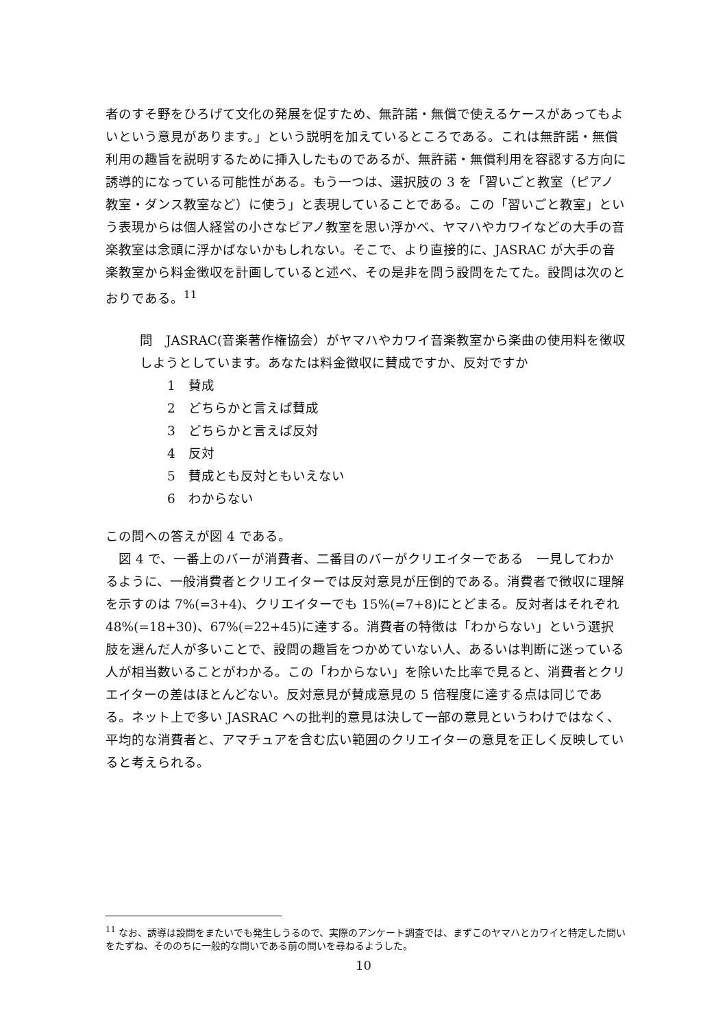者のすそ野をひろげて文化の発展を促すため、無許諾・無償で使えるケースがあってもよいという意見があります。」という説明を加えているところである。これは無許諾・無償利用の趣旨を説明するために挿入したものであるが、無許諾・無償利用を容認する方向に誘導的になっている可能性がある。もう一つは、選択肢の 3 を「習いごと教室（ピアノ教室・ダンス教室など）に使う」と表現していることである。この「習いごと教室」という表現からは個人経営の小さなピアノ教室を思い浮かべ、ヤマハやカワイなどの大手の音楽教室は念頭に浮かばないかもしれない。そこで、より直接的に、JASRAC が大手の音楽教室から料金徴収を計画していると述べ、その是非を問う設問をたてた。設問は次のとおりである。<sup>11</sup>
問　JASRAC(音楽著作権協会）がヤマハやカワイ音楽教室から楽曲の使用料を徴収しようとしています。あなたは料金徴収に賛成ですか、反対ですか
1　賛成
2　どちらかと言えば賛成
3　どちらかと言えば反対
4　反対
5　賛成とも反対ともいえない
6　わからない
この問への答えが図 4 である。
　図 4 で、一番上のバーが消費者、二番目のバーがクリエイターである　一見してわかるように、一般消費者とクリエイターでは反対意見が圧倒的である。消費者で徴収に理解を示すのは 7%(=3+4)、クリエイターでも 15%(=7+8)にとどまる。反対者はそれぞれ 48%(=18+30)、67%(=22+45)に達する。消費者の特徴は「わからない」という選択肢を選んだ人が多いことで、設問の趣旨をつかめていない人、あるいは判断に迷っている人が相当数いることがわかる。この「わからない」を除いた比率で見ると、消費者とクリエイターの差はほとんどない。反対意見が賛成意見の 5 倍程度に達する点は同じである。ネット上で多い JASRAC への批判的意見は決して一部の意見というわけではなく、平均的な消費者と、アマチュアを含む広い範囲のクリエイターの意見を正しく反映していると考えられる。
<sup>11</sup> なお、誘導は設問をまたいでも発生しうるので、実際のアンケート調査では、まずこのヤマハとカワイと特定した問いをたずね、そののちに一般的な問いである前の問いを尋ねるようした。
10